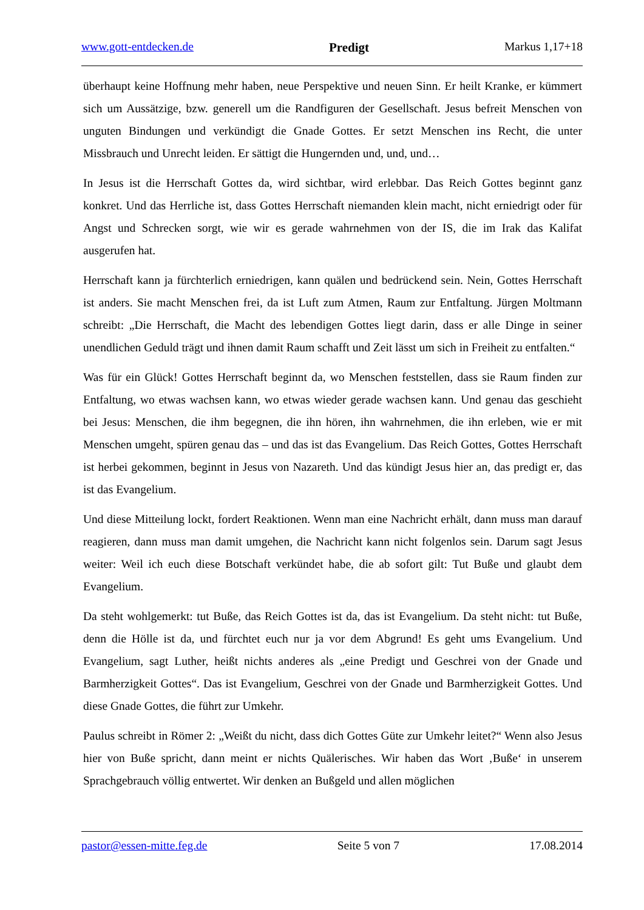www.gott-entdecken.de Predigt Markus 1,17+18
überhaupt keine Hoffnung mehr haben, neue Perspektive und neuen Sinn. Er heilt Kranke, er kümmert sich um Aussätzige, bzw. generell um die Randfiguren der Gesellschaft. Jesus befreit Menschen von unguten Bindungen und verkündigt die Gnade Gottes. Er setzt Menschen ins Recht, die unter Missbrauch und Unrecht leiden. Er sättigt die Hungernden und, und, und…
In Jesus ist die Herrschaft Gottes da, wird sichtbar, wird erlebbar. Das Reich Gottes beginnt ganz konkret. Und das Herrliche ist, dass Gottes Herrschaft niemanden klein macht, nicht erniedrigt oder für Angst und Schrecken sorgt, wie wir es gerade wahrnehmen von der IS, die im Irak das Kalifat ausgerufen hat.
Herrschaft kann ja fürchterlich erniedrigen, kann quälen und bedrückend sein. Nein, Gottes Herrschaft ist anders. Sie macht Menschen frei, da ist Luft zum Atmen, Raum zur Entfaltung. Jürgen Moltmann schreibt: „Die Herrschaft, die Macht des lebendigen Gottes liegt darin, dass er alle Dinge in seiner unendlichen Geduld trägt und ihnen damit Raum schafft und Zeit lässt um sich in Freiheit zu entfalten.“
Was für ein Glück! Gottes Herrschaft beginnt da, wo Menschen feststellen, dass sie Raum finden zur Entfaltung, wo etwas wachsen kann, wo etwas wieder gerade wachsen kann. Und genau das geschieht bei Jesus: Menschen, die ihm begegnen, die ihn hören, ihn wahrnehmen, die ihn erleben, wie er mit Menschen umgeht, spüren genau das – und das ist das Evangelium. Das Reich Gottes, Gottes Herrschaft ist herbei gekommen, beginnt in Jesus von Nazareth. Und das kündigt Jesus hier an, das predigt er, das ist das Evangelium.
Und diese Mitteilung lockt, fordert Reaktionen. Wenn man eine Nachricht erhält, dann muss man darauf reagieren, dann muss man damit umgehen, die Nachricht kann nicht folgenlos sein. Darum sagt Jesus weiter: Weil ich euch diese Botschaft verkündet habe, die ab sofort gilt: Tut Buße und glaubt dem Evangelium.
Da steht wohlgemerkt: tut Buße, das Reich Gottes ist da, das ist Evangelium. Da steht nicht: tut Buße, denn die Hölle ist da, und fürchtet euch nur ja vor dem Abgrund! Es geht ums Evangelium. Und Evangelium, sagt Luther, heißt nichts anderes als „eine Predigt und Geschrei von der Gnade und Barmherzigkeit Gottes“. Das ist Evangelium, Geschrei von der Gnade und Barmherzigkeit Gottes. Und diese Gnade Gottes, die führt zur Umkehr.
Paulus schreibt in Römer 2: „Weißt du nicht, dass dich Gottes Güte zur Umkehr leitet?“ Wenn also Jesus hier von Buße spricht, dann meint er nichts Quälerisches. Wir haben das Wort ‚Buße‘ in unserem Sprachgebrauch völlig entwertet. Wir denken an Bußgeld und allen möglichen
pastor@essen-mitte.feg.de Seite 5 von 7 17.08.2014